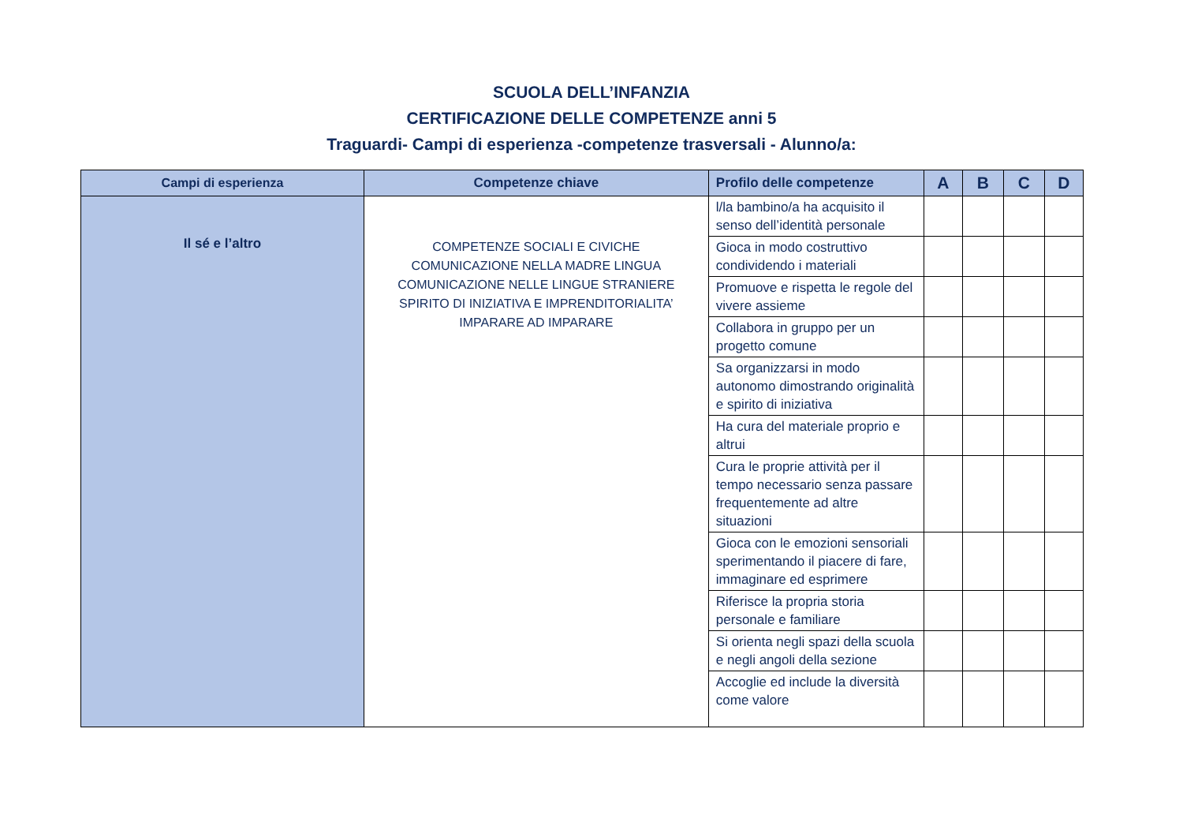SCUOLA DELL’INFANZIA
CERTIFICAZIONE DELLE COMPETENZE anni 5
Traguardi- Campi di esperienza -competenze trasversali - Alunno/a:
| Campi di esperienza | Competenze chiave | Profilo delle competenze | A | B | C | D |
| --- | --- | --- | --- | --- | --- | --- |
| Il sé e l’altro | COMPETENZE SOCIALI E CIVICHE COMUNICAZIONE NELLA MADRE LINGUA COMUNICAZIONE NELLE LINGUE STRANIERE SPIRITO DI INIZIATIVA E IMPRENDITORIALITA’ IMPARARE AD IMPARARE | l/la bambino/a ha acquisito il senso dell’identità personale | | | | |
| | | Gioca in modo costruttivo condividendo i materiali | | | | |
| | | Promuove e rispetta le regole del vivere assieme | | | | |
| | | Collabora in gruppo per un progetto comune | | | | |
| | | Sa organizzarsi in modo autonomo dimostrando originalità e spirito di iniziativa | | | | |
| | | Ha cura del materiale proprio e altrui | | | | |
| | | Cura le proprie attività per il tempo necessario senza passare frequentemente ad altre situazioni | | | | |
| | | Gioca con le emozioni sensoriali sperimentando il piacere di fare, immaginare ed esprimere | | | | |
| | | Riferisce la propria storia personale e familiare | | | | |
| | | Si orienta negli spazi della scuola e negli angoli della sezione | | | | |
| | | Accoglie ed include la diversità come valore | | | | |